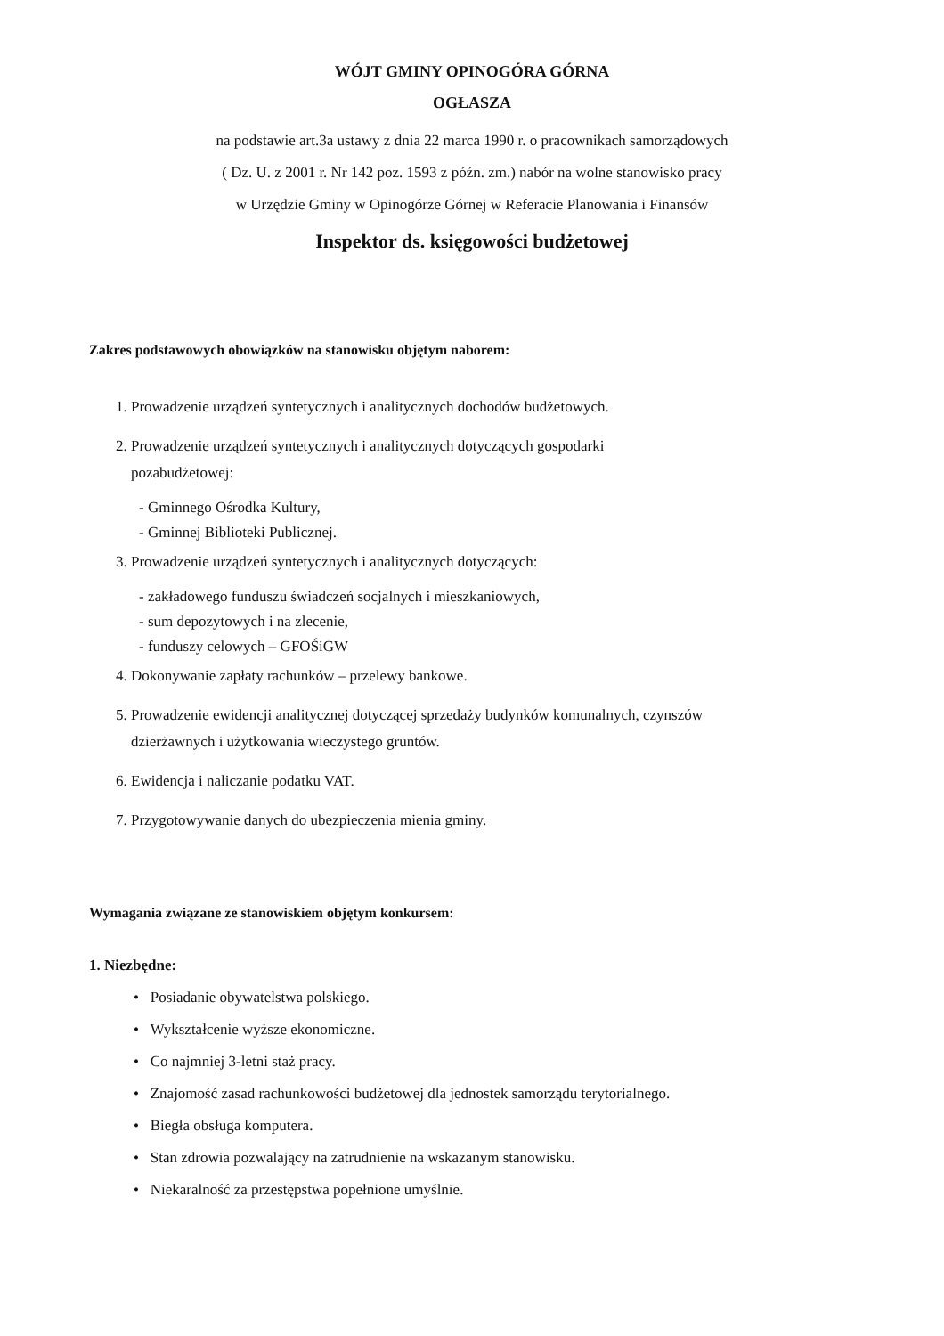WÓJT GMINY OPINOGÓRA GÓRNA
OGŁASZA
na podstawie art.3a ustawy z dnia 22 marca 1990 r. o pracownikach samorządowych
( Dz. U. z 2001 r. Nr 142 poz. 1593 z późn. zm.) nabór na wolne stanowisko pracy
w Urzędzie Gminy w Opinogórze Górnej w Referacie Planowania i Finansów
Inspektor ds. księgowości budżetowej
Zakres podstawowych obowiązków na stanowisku objętym naborem:
1. Prowadzenie urządzeń syntetycznych i analitycznych dochodów budżetowych.
2. Prowadzenie urządzeń syntetycznych i analitycznych dotyczących gospodarki
pozabudżetowej:
- Gminnego Ośrodka Kultury,
- Gminnej Biblioteki Publicznej.
3. Prowadzenie urządzeń syntetycznych i analitycznych dotyczących:
- zakładowego funduszu świadczeń socjalnych i mieszkaniowych,
- sum depozytowych i na zlecenie,
- funduszy celowych – GFOŚiGW
4. Dokonywanie zapłaty rachunków – przelewy bankowe.
5. Prowadzenie ewidencji analitycznej dotyczącej sprzedaży budynków komunalnych, czynszów
dzierżawnych i użytkowania wieczystego gruntów.
6. Ewidencja i naliczanie podatku VAT.
7. Przygotowywanie danych do ubezpieczenia mienia gminy.
Wymagania związane ze stanowiskiem objętym konkursem:
1. Niezbędne:
• Posiadanie obywatelstwa polskiego.
• Wykształcenie wyższe ekonomiczne.
• Co najmniej 3-letni staż pracy.
• Znajomość zasad rachunkowości budżetowej dla jednostek samorządu terytorialnego.
• Biegła obsługa komputera.
• Stan zdrowia pozwalający na zatrudnienie na wskazanym stanowisku.
• Niekaralność za przestępstwa popełnione umyślnie.